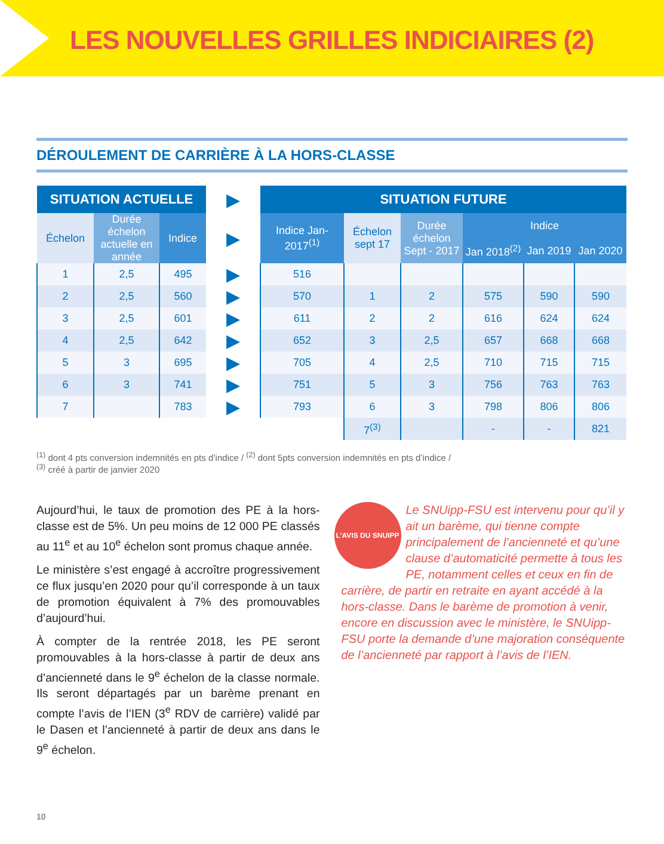LES NOUVELLES GRILLES INDICIAIRES (2)
DÉROULEMENT DE CARRIÈRE À LA HORS-CLASSE
| SITUATION ACTUELLE | | | ▶ | SITUATION FUTURE | | | | | |
| Échelon | Durée échelon actuelle en année | Indice | ▶ | Indice Jan-2017<sup>(1)</sup> | Échelon sept 17 | Durée échelon Sept - 2017 | Indice | | |
| | | | | | | | Jan 2018<sup>(2)</sup> | Jan 2019 | Jan 2020 |
| 1 | 2,5 | 495 | ▶ | 516 | | | | | |
| 2 | 2,5 | 560 | ▶ | 570 | 1 | 2 | 575 | 590 | 590 |
| 3 | 2,5 | 601 | ▶ | 611 | 2 | 2 | 616 | 624 | 624 |
| 4 | 2,5 | 642 | ▶ | 652 | 3 | 2,5 | 657 | 668 | 668 |
| 5 | 3 | 695 | ▶ | 705 | 4 | 2,5 | 710 | 715 | 715 |
| 6 | 3 | 741 | ▶ | 751 | 5 | 3 | 756 | 763 | 763 |
| 7 | | 783 | ▶ | 793 | 6 | 3 | 798 | 806 | 806 |
| | | | | | 7<sup>(3)</sup> | | - | - | 821 |
<sup>(1)</sup> dont 4 pts conversion indemnités en pts d’indice / <sup>(2)</sup> dont 5pts conversion indemnités en pts d’indice /
<sup>(3)</sup> créé à partir de janvier 2020
Aujourd’hui, le taux de promotion des PE à la hors-classe est de 5%. Un peu moins de 12 000 PE classés au 11<sup>e</sup> et au 10<sup>e</sup> échelon sont promus chaque année.
Le ministère s’est engagé à accroître progressivement ce flux jusqu’en 2020 pour qu’il corresponde à un taux de promotion équivalent à 7% des promouvables d’aujourd’hui.
À compter de la rentrée 2018, les PE seront promouvables à la hors-classe à partir de deux ans d’ancienneté dans le 9<sup>e</sup> échelon de la classe normale. Ils seront départagés par un barème prenant en compte l’avis de l’IEN (3<sup>e</sup> RDV de carrière) validé par le Dasen et l’ancienneté à partir de deux ans dans le 9<sup>e</sup> échelon.
L’AVIS DU SNUIPP
Le SNUipp-FSU est intervenu pour qu’il y ait un barème, qui tienne compte principalement de l’ancienneté et qu’une clause d’automaticité permette à tous les PE, notamment celles et ceux en fin de carrière, de partir en retraite en ayant accédé à la hors-classe. Dans le barème de promotion à venir, encore en discussion avec le ministère, le SNUipp-FSU porte la demande d’une majoration conséquente de l’ancienneté par rapport à l’avis de l’IEN.
10